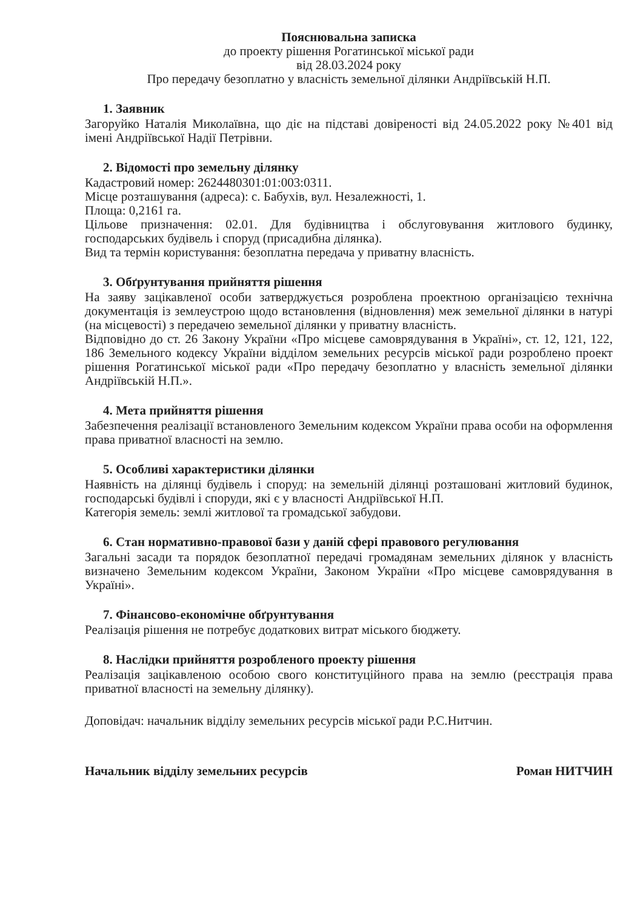Пояснювальна записка
до проекту рішення Рогатинської міської ради
від 28.03.2024 року
Про передачу безоплатно у власність земельної ділянки Андріївській Н.П.
1. Заявник
Загоруйко Наталія Миколаївна, що діє на підставі довіреності від 24.05.2022 року №401 від імені Андріївської Надії Петрівни.
2. Відомості про земельну ділянку
Кадастровий номер: 2624480301:01:003:0311.
Місце розташування (адреса): с. Бабухів, вул. Незалежності, 1.
Площа: 0,2161 га.
Цільове призначення: 02.01. Для будівництва і обслуговування житлового будинку, господарських будівель і споруд (присадибна ділянка).
Вид та термін користування: безоплатна передача у приватну власність.
3. Обґрунтування прийняття рішення
На заяву зацікавленої особи затверджується розроблена проектною організацією технічна документація із землеустрою щодо встановлення (відновлення) меж земельної ділянки в натурі (на місцевості) з передачею земельної ділянки у приватну власність.
Відповідно до ст. 26 Закону України «Про місцеве самоврядування в Україні», ст. 12, 121, 122, 186 Земельного кодексу України відділом земельних ресурсів міської ради розроблено проект рішення Рогатинської міської ради «Про передачу безоплатно у власність земельної ділянки Андріївській Н.П.».
4. Мета прийняття рішення
Забезпечення реалізації встановленого Земельним кодексом України права особи на оформлення права приватної власності на землю.
5. Особливі характеристики ділянки
Наявність на ділянці будівель і споруд: на земельній ділянці розташовані житловий будинок, господарські будівлі і споруди, які є у власності Андріївської Н.П.
Категорія земель: землі житлової та громадської забудови.
6. Стан нормативно-правової бази у даній сфері правового регулювання
Загальні засади та порядок безоплатної передачі громадянам земельних ділянок у власність визначено Земельним кодексом України, Законом України «Про місцеве самоврядування в Україні».
7. Фінансово-економічне обґрунтування
Реалізація рішення не потребує додаткових витрат міського бюджету.
8. Наслідки прийняття розробленого проекту рішення
Реалізація зацікавленою особою свого конституційного права на землю (реєстрація права приватної власності на земельну ділянку).
Доповідач: начальник відділу земельних ресурсів міської ради Р.С.Нитчин.
Начальник відділу земельних ресурсів Роман НИТЧИН